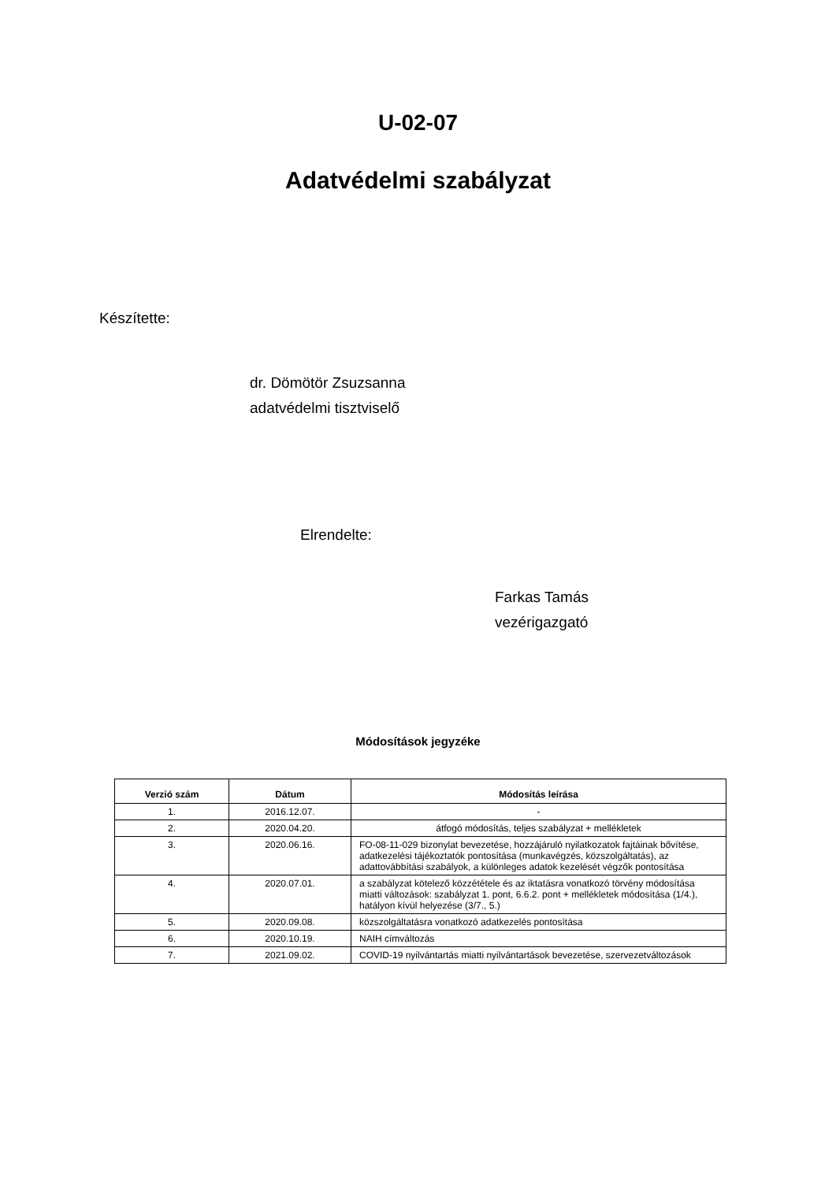U-02-07
Adatvédelmi szabályzat
Készítette:
dr. Dömötör Zsuzsanna
adatvédelmi tisztviselő
Elrendelte:
Farkas Tamás
vezérigazgató
Módosítások jegyzéke
| Verzió szám | Dátum | Módosítás leírása |
| --- | --- | --- |
| 1. | 2016.12.07. | - |
| 2. | 2020.04.20. | átfogó módosítás, teljes szabályzat + mellékletek |
| 3. | 2020.06.16. | FO-08-11-029 bizonylat bevezetése, hozzájáruló nyilatkozatok fajtáinak bővítése, adatkezelési tájékoztatók pontosítása (munkavégzés, közszolgáltatás), az adattovábbítási szabályok, a különleges adatok kezelését végzők pontosítása |
| 4. | 2020.07.01. | a szabályzat kötelező közzététele és az iktatásra vonatkozó törvény módosítása miatti változások: szabályzat 1. pont, 6.6.2. pont + mellékletek módosítása (1/4.), hatályon kívül helyezése (3/7., 5.) |
| 5. | 2020.09.08. | közszolgáltatásra vonatkozó adatkezelés pontosítása |
| 6. | 2020.10.19. | NAIH címváltozás |
| 7. | 2021.09.02. | COVID-19 nyilvántartás miatti nyilvántartások bevezetése, szervezetváltozások |